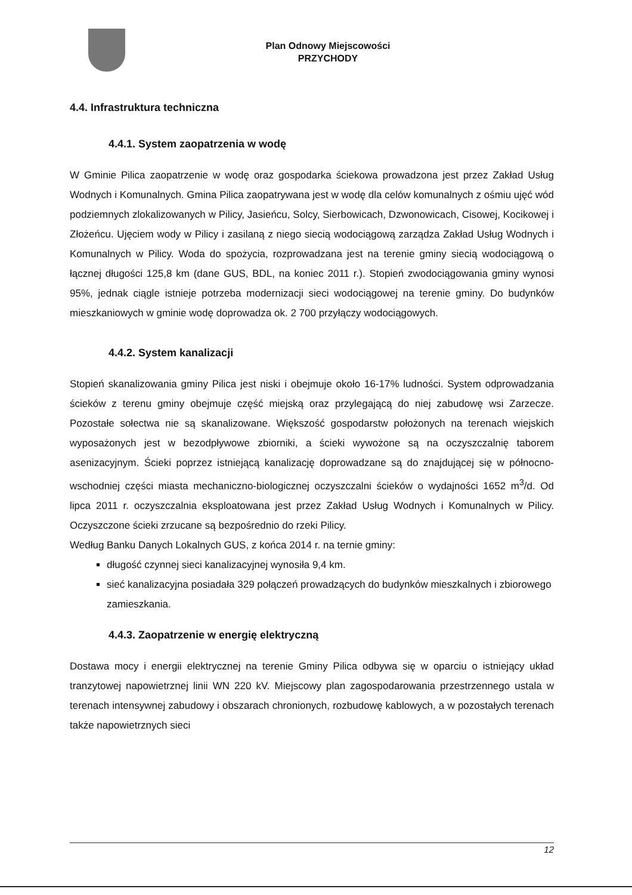Plan Odnowy Miejscowości
PRZYCHODY
4.4. Infrastruktura techniczna
4.4.1. System zaopatrzenia w wodę
W Gminie Pilica zaopatrzenie w wodę oraz gospodarka ściekowa prowadzona jest przez Zakład Usług Wodnych i Komunalnych. Gmina Pilica zaopatrywana jest w wodę dla celów komunalnych z ośmiu ujęć wód podziemnych zlokalizowanych w Pilicy, Jasieńcu, Solcy, Sierbowicach, Dzwonowicach, Cisowej, Kocikowej i Złożeńcu. Ujęciem wody w Pilicy i zasilaną z niego siecią wodociągową zarządza Zakład Usług Wodnych i Komunalnych w Pilicy. Woda do spożycia, rozprowadzana jest na terenie gminy siecią wodociągową o łącznej długości 125,8 km (dane GUS, BDL, na koniec 2011 r.). Stopień zwodociągowania gminy wynosi 95%, jednak ciągle istnieje potrzeba modernizacji sieci wodociągowej na terenie gminy. Do budynków mieszkaniowych w gminie wodę doprowadza ok. 2 700 przyłączy wodociągowych.
4.4.2. System kanalizacji
Stopień skanalizowania gminy Pilica jest niski i obejmuje około 16-17% ludności. System odprowadzania ścieków z terenu gminy obejmuje część miejską oraz przylegającą do niej zabudowę wsi Zarzecze. Pozostałe sołectwa nie są skanalizowane. Większość gospodarstw położonych na terenach wiejskich wyposażonych jest w bezodpływowe zbiorniki, a ścieki wywożone są na oczyszczalnię taborem asenizacyjnym. Ścieki poprzez istniejącą kanalizację doprowadzane są do znajdującej się w północno-wschodniej części miasta mechaniczno-biologicznej oczyszczalni ścieków o wydajności 1652 m<sup>3</sup>/d. Od lipca 2011 r. oczyszczalnia eksploatowana jest przez Zakład Usług Wodnych i Komunalnych w Pilicy. Oczyszczone ścieki zrzucane są bezpośrednio do rzeki Pilicy.
Według Banku Danych Lokalnych GUS, z końca 2014 r. na ternie gminy:
długość czynnej sieci kanalizacyjnej wynosiła 9,4 km.
sieć kanalizacyjna posiadała 329 połączeń prowadzących do budynków mieszkalnych i zbiorowego zamieszkania.
4.4.3. Zaopatrzenie w energię elektryczną
Dostawa mocy i energii elektrycznej na terenie Gminy Pilica odbywa się w oparciu o istniejący układ tranzytowej napowietrznej linii WN 220 kV. Miejscowy plan zagospodarowania przestrzennego ustala w terenach intensywnej zabudowy i obszarach chronionych, rozbudowę kablowych, a w pozostałych terenach także napowietrznych sieci
12